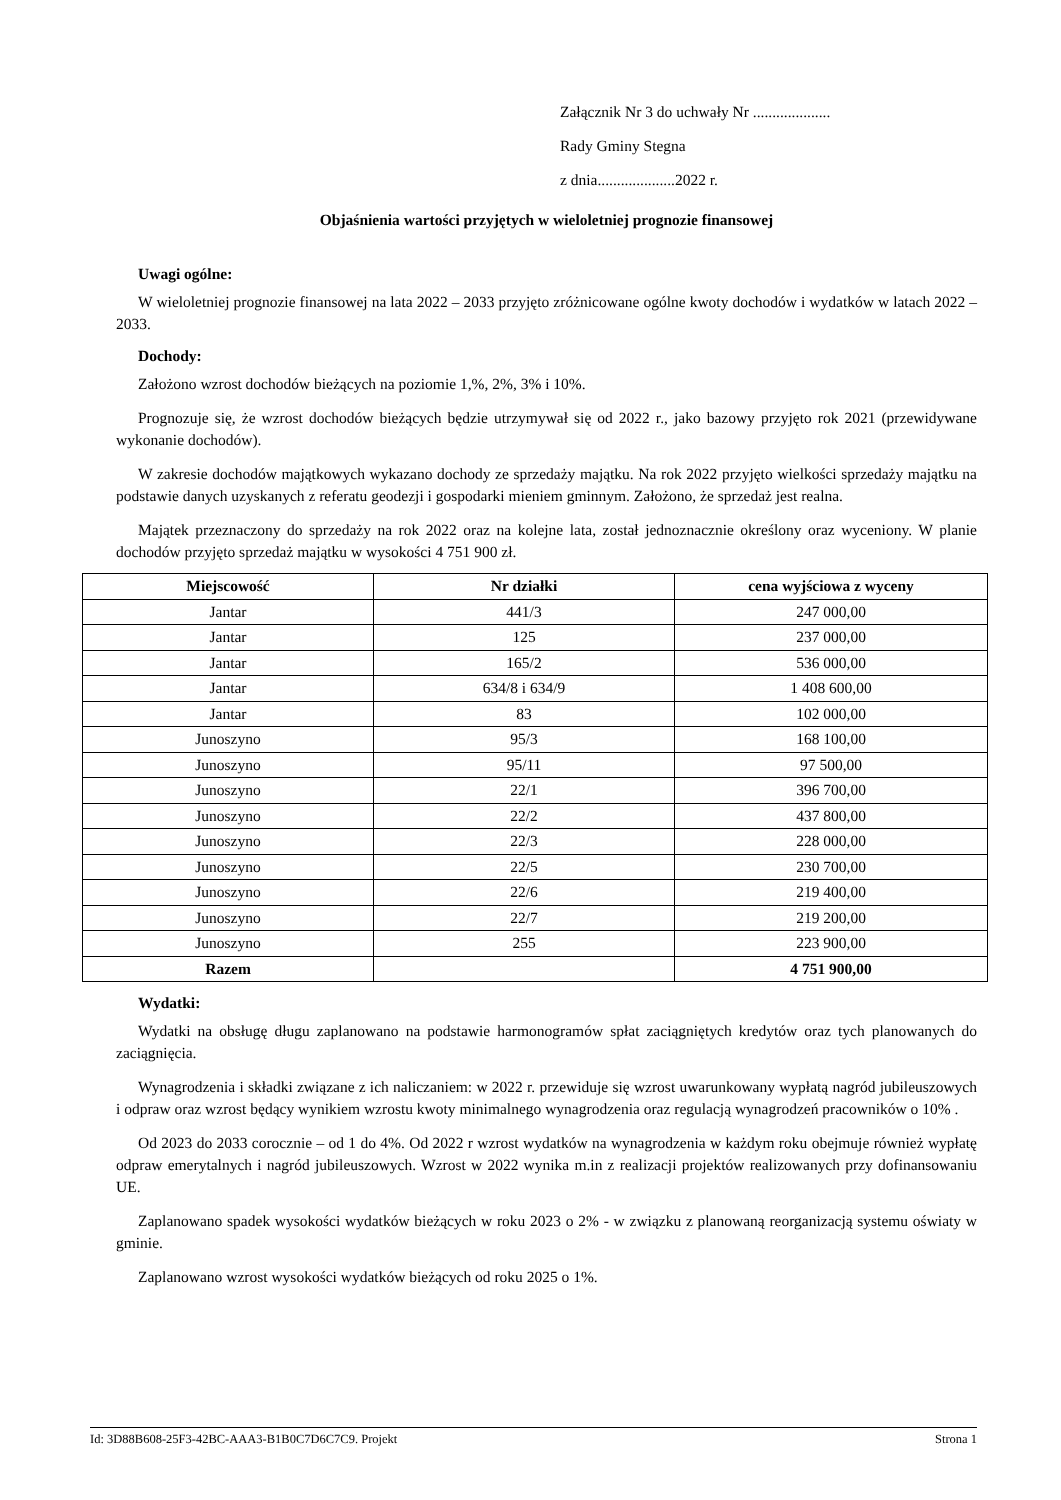Załącznik Nr 3 do uchwały Nr ....................
Rady Gminy Stegna
z dnia....................2022 r.
Objaśnienia wartości przyjętych w wieloletniej prognozie finansowej
Uwagi ogólne:
W wieloletniej prognozie finansowej na lata 2022 – 2033 przyjęto zróżnicowane ogólne kwoty dochodów i wydatków w latach 2022 – 2033.
Dochody:
Założono wzrost dochodów bieżących na poziomie 1,%, 2%, 3% i 10%.
Prognozuje się, że wzrost dochodów bieżących będzie utrzymywał się od 2022 r., jako bazowy przyjęto rok 2021 (przewidywane wykonanie dochodów).
W zakresie dochodów majątkowych wykazano dochody ze sprzedaży majątku. Na rok 2022 przyjęto wielkości sprzedaży majątku na podstawie danych uzyskanych z referatu geodezji i gospodarki mieniem gminnym. Założono, że sprzedaż jest realna.
Majątek przeznaczony do sprzedaży na rok 2022 oraz na kolejne lata, został jednoznacznie określony oraz wyceniony. W planie dochodów przyjęto sprzedaż majątku w wysokości 4 751 900 zł.
| Miejscowość | Nr działki | cena wyjściowa z wyceny |
| --- | --- | --- |
| Jantar | 441/3 | 247 000,00 |
| Jantar | 125 | 237 000,00 |
| Jantar | 165/2 | 536 000,00 |
| Jantar | 634/8 i 634/9 | 1 408 600,00 |
| Jantar | 83 | 102 000,00 |
| Junoszyno | 95/3 | 168 100,00 |
| Junoszyno | 95/11 | 97 500,00 |
| Junoszyno | 22/1 | 396 700,00 |
| Junoszyno | 22/2 | 437 800,00 |
| Junoszyno | 22/3 | 228 000,00 |
| Junoszyno | 22/5 | 230 700,00 |
| Junoszyno | 22/6 | 219 400,00 |
| Junoszyno | 22/7 | 219 200,00 |
| Junoszyno | 255 | 223 900,00 |
| Razem | | 4 751 900,00 |
Wydatki:
Wydatki na obsługę długu zaplanowano na podstawie harmonogramów spłat zaciągniętych kredytów oraz tych planowanych do zaciągnięcia.
Wynagrodzenia i składki związane z ich naliczaniem: w 2022 r. przewiduje się wzrost uwarunkowany wypłatą nagród jubileuszowych i odpraw oraz wzrost będący wynikiem wzrostu kwoty minimalnego wynagrodzenia oraz regulacją wynagrodzeń pracowników o 10% .
Od 2023 do 2033 corocznie – od 1 do 4%. Od 2022 r wzrost wydatków na wynagrodzenia w każdym roku obejmuje również wypłatę odpraw emerytalnych i nagród jubileuszowych. Wzrost w 2022 wynika m.in z realizacji projektów realizowanych przy dofinansowaniu UE.
Zaplanowano spadek wysokości wydatków bieżących w roku 2023 o 2% - w związku z planowaną reorganizacją systemu oświaty w gminie.
Zaplanowano wzrost wysokości wydatków bieżących od roku 2025 o 1%.
Id: 3D88B608-25F3-42BC-AAA3-B1B0C7D6C7C9. Projekt Strona 1